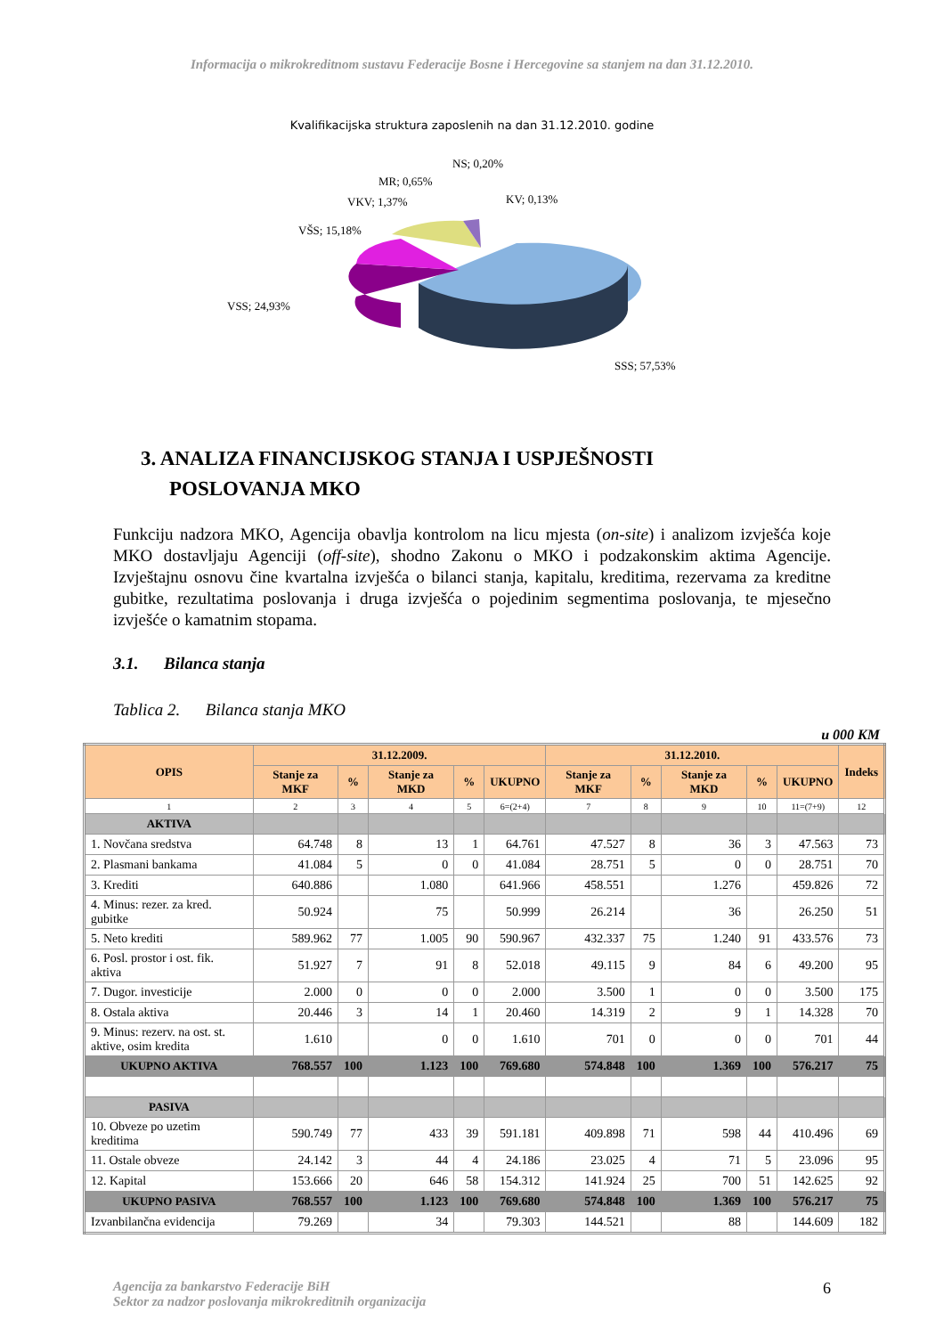Informacija o mikrokreditnom sustavu Federacije Bosne i Hercegovine sa stanjem na dan 31.12.2010.
Kvalifikacijska struktura zaposlenih na dan 31.12.2010. godine
NS; 0,20%
MR; 0,65%
VKV; 1,37%
KV; 0,13%
VŠS; 15,18%
VSS; 24,93%
SSS; 57,53%
3. ANALIZA FINANCIJSKOG STANJA I USPJEŠNOSTI POSLOVANJA MKO
Funkciju nadzora MKO, Agencija obavlja kontrolom na licu mjesta (on-site) i analizom izvješća koje MKO dostavljaju Agenciji (off-site), shodno Zakonu o MKO i podzakonskim aktima Agencije. Izvještajnu osnovu čine kvartalna izvješća o bilanci stanja, kapitalu, kreditima, rezervama za kreditne gubitke, rezultatima poslovanja i druga izvješća o pojedinim segmentima poslovanja, te mjesečno izvješće o kamatnim stopama.
3.1. Bilanca stanja
Tablica 2. Bilanca stanja MKO
u 000 KM
| OPIS | 31.12.2009. | | | | | 31.12.2010. | | | | | Indeks |
| --- | --- | --- | --- | --- | --- | --- | --- | --- | --- | --- | --- |
| | Stanje za MKF | % | Stanje za MKD | % | UKUPNO | Stanje za MKF | % | Stanje za MKD | % | UKUPNO | |
| 1 | 2 | 3 | 4 | 5 | 6=(2+4) | 7 | 8 | 9 | 10 | 11=(7+9) | 12 |
| AKTIVA | | | | | | | | | | | |
| 1. Novčana sredstva | 64.748 | 8 | 13 | 1 | 64.761 | 47.527 | 8 | 36 | 3 | 47.563 | 73 |
| 2. Plasmani bankama | 41.084 | 5 | 0 | 0 | 41.084 | 28.751 | 5 | 0 | 0 | 28.751 | 70 |
| 3. Krediti | 640.886 | | 1.080 | | 641.966 | 458.551 | | 1.276 | | 459.826 | 72 |
| 4. Minus: rezer. za kred. gubitke | 50.924 | | 75 | | 50.999 | 26.214 | | 36 | | 26.250 | 51 |
| 5. Neto krediti | 589.962 | 77 | 1.005 | 90 | 590.967 | 432.337 | 75 | 1.240 | 91 | 433.576 | 73 |
| 6. Posl. prostor i ost. fik. aktiva | 51.927 | 7 | 91 | 8 | 52.018 | 49.115 | 9 | 84 | 6 | 49.200 | 95 |
| 7. Dugor. investicije | 2.000 | 0 | 0 | 0 | 2.000 | 3.500 | 1 | 0 | 0 | 3.500 | 175 |
| 8. Ostala aktiva | 20.446 | 3 | 14 | 1 | 20.460 | 14.319 | 2 | 9 | 1 | 14.328 | 70 |
| 9. Minus: rezerv. na ost. st. aktive, osim kredita | 1.610 | | 0 | 0 | 1.610 | 701 | 0 | 0 | 0 | 701 | 44 |
| UKUPNO AKTIVA | 768.557 | 100 | 1.123 | 100 | 769.680 | 574.848 | 100 | 1.369 | 100 | 576.217 | 75 |
| PASIVA | | | | | | | | | | | |
| 10. Obveze po uzetim kreditima | 590.749 | 77 | 433 | 39 | 591.181 | 409.898 | 71 | 598 | 44 | 410.496 | 69 |
| 11. Ostale obveze | 24.142 | 3 | 44 | 4 | 24.186 | 23.025 | 4 | 71 | 5 | 23.096 | 95 |
| 12. Kapital | 153.666 | 20 | 646 | 58 | 154.312 | 141.924 | 25 | 700 | 51 | 142.625 | 92 |
| UKUPNO PASIVA | 768.557 | 100 | 1.123 | 100 | 769.680 | 574.848 | 100 | 1.369 | 100 | 576.217 | 75 |
| Izvanbilančna evidencija | 79.269 | | 34 | | 79.303 | 144.521 | | 88 | | 144.609 | 182 |
Agencija za bankarstvo Federacije BiH
Sektor za nadzor poslovanja mikrokreditnih organizacija
6